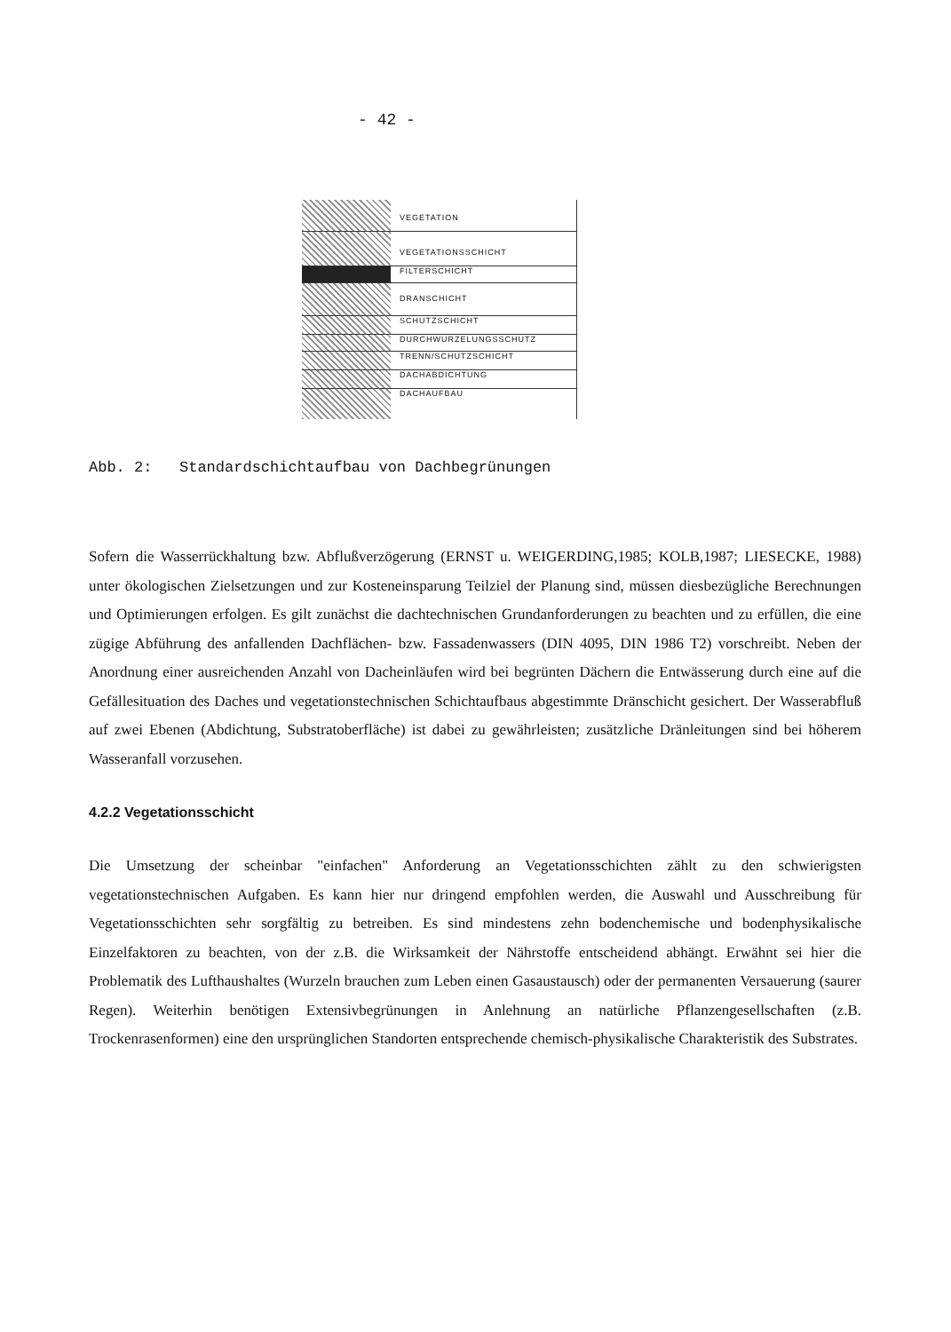- 42 -
VEGETATION
VEGETATIONSSCHICHT
FILTERSCHICHT
DRANSCHICHT
SCHUTZSCHICHT
DURCHWURZELUNGSSCHUTZ
TRENN/SCHUTZSCHICHT
DACHABDICHTUNG
DACHAUFBAU
Abb. 2: Standardschichtaufbau von Dachbegrünungen
Sofern die Wasserrückhaltung bzw. Abflußverzögerung (ERNST u. WEIGERDING,1985; KOLB,1987; LIESECKE, 1988) unter ökologischen Zielsetzungen und zur Kosteneinsparung Teilziel der Planung sind, müssen diesbezügliche Berechnungen und Optimierungen erfolgen. Es gilt zunächst die dachtechnischen Grundanforderungen zu beachten und zu erfüllen, die eine zügige Abführung des anfallenden Dachflächen- bzw. Fassadenwassers (DIN 4095, DIN 1986 T2) vorschreibt. Neben der Anordnung einer ausreichenden Anzahl von Dacheinläufen wird bei begrünten Dächern die Entwässerung durch eine auf die Gefällesituation des Daches und vegetationstechnischen Schichtaufbaus abgestimmte Dränschicht gesichert. Der Wasserabfluß auf zwei Ebenen (Abdichtung, Substratoberfläche) ist dabei zu gewährleisten; zusätzliche Dränleitungen sind bei höherem Wasseranfall vorzusehen.
4.2.2 Vegetationsschicht
Die Umsetzung der scheinbar "einfachen" Anforderung an Vegetationsschichten zählt zu den schwierigsten vegetationstechnischen Aufgaben. Es kann hier nur dringend empfohlen werden, die Auswahl und Ausschreibung für Vegetationsschichten sehr sorgfältig zu betreiben. Es sind mindestens zehn bodenchemische und bodenphysikalische Einzelfaktoren zu beachten, von der z.B. die Wirksamkeit der Nährstoffe entscheidend abhängt. Erwähnt sei hier die Problematik des Lufthaushaltes (Wurzeln brauchen zum Leben einen Gasaustausch) oder der permanenten Versauerung (saurer Regen). Weiterhin benötigen Extensivbegrünungen in Anlehnung an natürliche Pflanzengesellschaften (z.B. Trockenrasenformen) eine den ursprünglichen Standorten entsprechende chemisch-physikalische Charakteristik des Substrates.